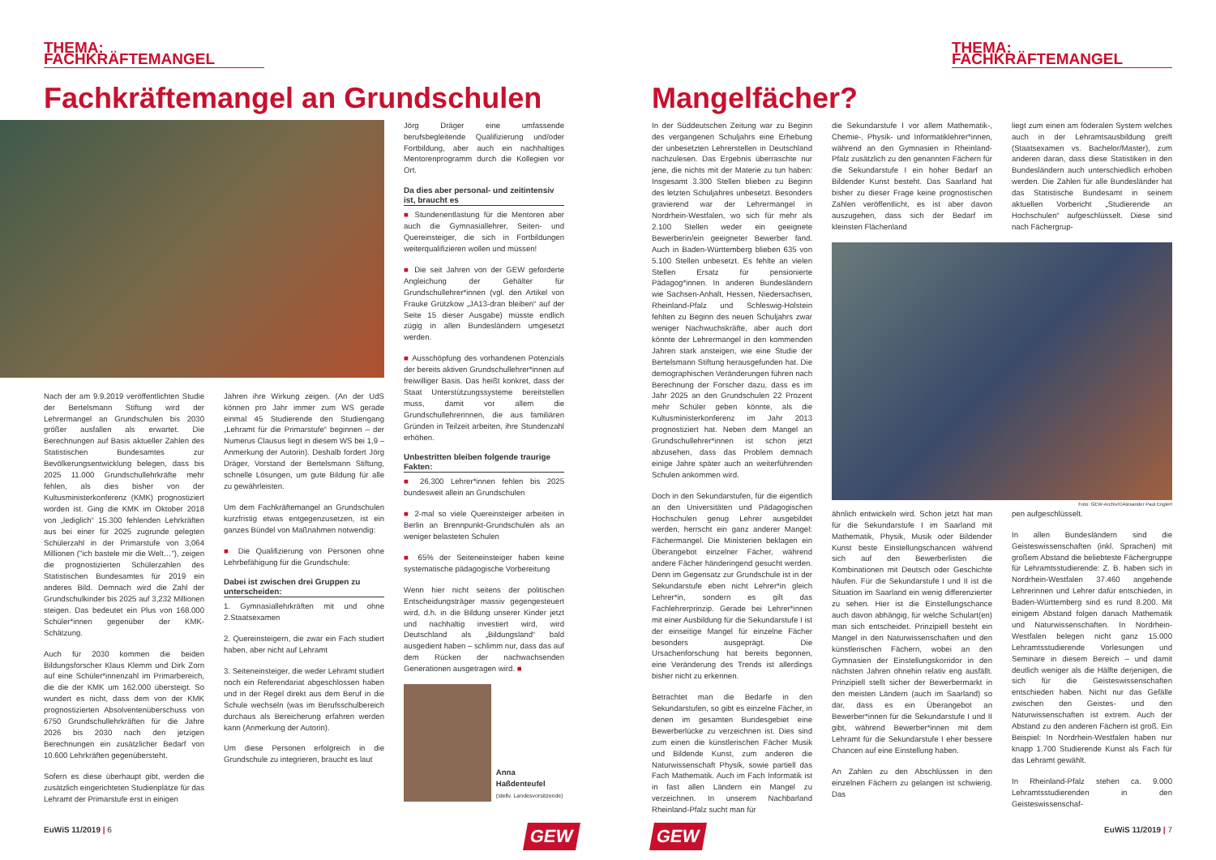THEMA: FACHKRÄFTEMANGEL
Fachkräftemangel an Grundschulen
Nach der am 9.9.2019 veröffentlichten Studie der Bertelsmann Stiftung wird der Lehrermangel an Grundschulen bis 2030 größer ausfallen als erwartet. Die Berechnungen auf Basis aktueller Zahlen des Statistischen Bundesamtes zur Bevölkerungsentwicklung belegen, dass bis 2025 11.000 Grundschullehrkräfte mehr fehlen, als dies bisher von der Kultusministerkonferenz (KMK) prognostiziert worden ist. Ging die KMK im Oktober 2018 von „lediglich“ 15.300 fehlenden Lehrkräften aus bei einer für 2025 zugrunde gelegten Schülerzahl in der Primarstufe von 3,064 Millionen ("ich bastele mir die Welt…"), zeigen die prognostizierten Schülerzahlen des Statistischen Bundesamtes für 2019 ein anderes Bild. Demnach wird die Zahl der Grundschulkinder bis 2025 auf 3,232 Millionen steigen. Das bedeutet ein Plus von 168.000 Schüler*innen gegenüber der KMK-Schätzung.
Auch für 2030 kommen die beiden Bildungsforscher Klaus Klemm und Dirk Zorn auf eine Schüler*innenzahl im Primarbereich, die die der KMK um 162.000 übersteigt. So wundert es nicht, dass dem von der KMK prognostizierten Absolventenüberschuss von 6750 Grundschullehrkräften für die Jahre 2026 bis 2030 nach den jetzigen Berechnungen ein zusätzlicher Bedarf von 10.600 Lehrkräften gegenübersteht.
Sofern es diese überhaupt gibt, werden die zusätzlich eingerichteten Studienplätze für das Lehramt der Primarstufe erst in einigen
Jahren ihre Wirkung zeigen. (An der UdS können pro Jahr immer zum WS gerade einmal 45 Studierende den Studiengang „Lehramt für die Primarstufe“ beginnen – der Numerus Clausus liegt in diesem WS bei 1,9 –Anmerkung der Autorin). Deshalb fordert Jörg Dräger, Vorstand der Bertelsmann Stiftung, schnelle Lösungen, um gute Bildung für alle zu gewährleisten.
Um dem Fachkräftemangel an Grundschulen kurzfristig etwas entgegenzusetzen, ist ein ganzes Bündel von Maßnahmen notwendig:
■ Die Qualifizierung von Personen ohne Lehrbefähigung für die Grundschule:
Dabei ist zwischen drei Gruppen zu unterscheiden:
1. Gymnasiallehrkräften mit und ohne 2.Staatsexamen
2. Quereinsteigern, die zwar ein Fach studiert haben, aber nicht auf Lehramt
3. Seiteneinsteiger, die weder Lehramt studiert noch ein Referendariat abgeschlossen haben und in der Regel direkt aus dem Beruf in die Schule wechseln (was im Berufsschulbereich durchaus als Bereicherung erfahren werden kann (Anmerkung der Autorin).
Um diese Personen erfolgreich in die Grundschule zu integrieren, braucht es laut
Jörg Dräger eine umfassende berufsbegleitende Qualifizierung und/oder Fortbildung, aber auch ein nachhaltiges Mentorenprogramm durch die Kollegien vor Ort.
Da dies aber personal- und zeitintensiv ist, braucht es
■ Stundenentlastung für die Mentoren aber auch die Gymnasiallehrer, Seiten- und Quereinsteiger, die sich in Fortbildungen weiterqualifizieren wollen und müssen!
■ Die seit Jahren von der GEW geforderte Angleichung der Gehälter für Grundschullehrer*innen (vgl. den Artikel von Frauke Grützkow „JA13-dran bleiben“ auf der Seite 15 dieser Ausgabe) müsste endlich zügig in allen Bundesländern umgesetzt werden.
■ Ausschöpfung des vorhandenen Potenzials der bereits aktiven Grundschullehrer*innen auf freiwilliger Basis. Das heißt konkret, dass der Staat Unterstützungssysteme bereitstellen muss, damit vor allem die Grundschullehrerinnen, die aus familiären Gründen in Teilzeit arbeiten, ihre Stundenzahl erhöhen.
Unbestritten bleiben folgende traurige Fakten:
■ 26.300 Lehrer*innen fehlen bis 2025 bundesweit allein an Grundschulen
■ 2-mal so viele Quereinsteiger arbeiten in Berlin an Brennpunkt-Grundschulen als an weniger belasteten Schulen
■ 65% der Seiteneinsteiger haben keine systematische pädagogische Vorbereitung
Wenn hier nicht seitens der politischen Entscheidungsträger massiv gegengesteuert wird, d.h. in die Bildung unserer Kinder jetzt und nachhaltig investiert wird, wird Deutschland als „Bildungsland“ bald ausgedient haben – schlimm nur, dass das auf dem Rücken der nachwachsenden Generationen ausgetragen wird. ■
Anna Haßdenteufel
(stellv. Landesvorsitzende)
EuWiS 11/2019 | 6 GEW
THEMA: FACHKRÄFTEMANGEL
Mangelfächer?
In der Süddeutschen Zeitung war zu Beginn des vergangenen Schuljahrs eine Erhebung der unbesetzten Lehrerstellen in Deutschland nachzulesen. Das Ergebnis überraschte nur jene, die nichts mit der Materie zu tun haben: Insgesamt 3.300 Stellen blieben zu Beginn des letzten Schuljahres unbesetzt. Besonders gravierend war der Lehrermangel in Nordrhein-Westfalen, wo sich für mehr als 2.100 Stellen weder ein geeignete Bewerberin/ein geeigneter Bewerber fand. Auch in Baden-Württemberg blieben 635 von 5.100 Stellen unbesetzt. Es fehlte an vielen Stellen Ersatz für pensionierte Pädagog*innen. In anderen Bundesländern wie Sachsen-Anhalt, Hessen, Niedersachsen, Rheinland-Pfalz und Schleswig-Holstein fehlten zu Beginn des neuen Schuljahrs zwar weniger Nachwuchskräfte, aber auch dort könnte der Lehrermangel in den kommenden Jahren stark ansteigen, wie eine Studie der Bertelsmann Stiftung herausgefunden hat. Die demographischen Veränderungen führen nach Berechnung der Forscher dazu, dass es im Jahr 2025 an den Grundschulen 22 Prozent mehr Schüler geben könnte, als die Kultusministerkonferenz im Jahr 2013 prognostiziert hat. Neben dem Mangel an Grundschullehrer*innen ist schon jetzt abzusehen, dass das Problem demnach einige Jahre später auch an weiterführenden Schulen ankommen wird.
Doch in den Sekundarstufen, für die eigentlich an den Universitäten und Pädagogischen Hochschulen genug Lehrer ausgebildet werden, herrscht ein ganz anderer Mangel: Fächermangel. Die Ministerien beklagen ein Überangebot einzelner Fächer, während andere Fächer händeringend gesucht werden. Denn im Gegensatz zur Grundschule ist in der Sekundarstufe eben nicht Lehrer*in gleich Lehrer*in, sondern es gilt das Fachlehrerprinzip. Gerade bei Lehrer*innen mit einer Ausbildung für die Sekundarstufe I ist der einseitige Mangel für einzelne Fächer besonders ausgeprägt. Die Ursachenforschung hat bereits begonnen, eine Veränderung des Trends ist allerdings bisher nicht zu erkennen.
Betrachtet man die Bedarfe in den Sekundarstufen, so gibt es einzelne Fächer, in denen im gesamten Bundesgebiet eine Bewerberlücke zu verzeichnen ist. Dies sind zum einen die künstlerischen Fächer Musik und Bildende Kunst, zum anderen die Naturwissenschaft Physik, sowie partiell das Fach Mathematik. Auch im Fach Informatik ist in fast allen Ländern ein Mangel zu verzeichnen. In unserem Nachbarland Rheinland-Pfalz sucht man für
die Sekundarstufe I vor allem Mathematik-, Chemie-, Physik- und Informatiklehrer*innen, während an den Gymnasien in Rheinland-Pfalz zusätzlich zu den genannten Fächern für die Sekundarstufe I ein hoher Bedarf an Bildender Kunst besteht. Das Saarland hat bisher zu dieser Frage keine prognostischen Zahlen veröffentlicht, es ist aber davon auszugehen, dass sich der Bedarf im kleinsten Flächenland
liegt zum einen am föderalen System welches auch in der Lehramtsausbildung greift (Staatsexamen vs. Bachelor/Master), zum anderen daran, dass diese Statistiken in den Bundesländern auch unterschiedlich erhoben werden. Die Zahlen für alle Bundesländer hat das Statistische Bundesamt in seinem aktuellen Vorbericht „Studierende an Hochschulen“ aufgeschlüsselt. Diese sind nach Fächergrup-
Foto: GEW-Archiv/©Alexander Paul Englert
ähnlich entwickeln wird. Schon jetzt hat man für die Sekundarstufe I im Saarland mit Mathematik, Physik, Musik oder Bildender Kunst beste Einstellungschancen während sich auf den Bewerberlisten die Kombinationen mit Deutsch oder Geschichte häufen. Für die Sekundarstufe I und II ist die Situation im Saarland ein wenig differenzierter zu sehen. Hier ist die Einstellungschance auch davon abhängig, für welche Schulart(en) man sich entscheidet. Prinzipiell besteht ein Mangel in den Naturwissenschaften und den künstlerischen Fächern, wobei an den Gymnasien der Einstellungskorridor in den nächsten Jahren ohnehin relativ eng ausfällt. Prinzipiell stellt sicher der Bewerbermarkt in den meisten Ländern (auch im Saarland) so dar, dass es ein Überangebot an Bewerber*innen für die Sekundarstufe I und II gibt, während Bewerber*innen mit dem Lehramt für die Sekundarstufe I eher bessere Chancen auf eine Einstellung haben.
An Zahlen zu den Abschlüssen in den einzelnen Fächern zu gelangen ist schwierig. Das
pen aufgeschlüsselt.
In allen Bundesländern sind die Geisteswissenschaften (inkl. Sprachen) mit großem Abstand die beliebteste Fächergruppe für Lehramtsstudierende: Z. B. haben sich in Nordrhein-Westfalen 37.460 angehende Lehrerinnen und Lehrer dafür entschieden, in Baden-Württemberg sind es rund 8.200. Mit einigem Abstand folgen danach Mathematik und Naturwissenschaften. In Nordrhein-Westfalen belegen nicht ganz 15.000 Lehramtsstudierende Vorlesungen und Seminare in diesem Bereich – und damit deutlich weniger als die Hälfte derjenigen, die sich für die Geisteswissenschaften entschieden haben. Nicht nur das Gefälle zwischen den Geistes- und den Naturwissenschaften ist extrem. Auch der Abstand zu den anderen Fächern ist groß. Ein Beispiel: In Nordrhein-Westfalen haben nur knapp 1.700 Studierende Kunst als Fach für das Lehramt gewählt.
In Rheinland-Pfalz stehen ca. 9.000 Lehramtsstudierenden in den Geisteswissenschaf-
GEW EuWiS 11/2019 | 7